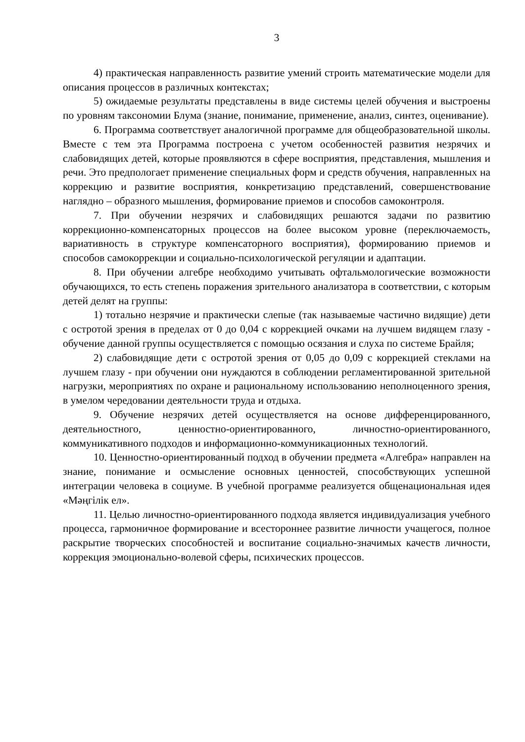3
4) практическая направленность развитие умений строить математические модели для описания процессов в различных контекстах;
5) ожидаемые результаты представлены в виде системы целей обучения и выстроены по уровням таксономии Блума (знание, понимание, применение, анализ, синтез, оценивание).
6. Программа соответствует аналогичной программе для общеобразовательной школы. Вместе с тем эта Программа построена с учетом особенностей развития незрячих и слабовидящих детей, которые проявляются в сфере восприятия, представления, мышления и речи. Это предпологает применение специальных форм и средств обучения, направленных на коррекцию и развитие восприятия, конкретизацию представлений, совершенствование наглядно – образного мышления, формирование приемов и способов самоконтроля.
7. При обучении незрячих и слабовидящих решаются задачи по развитию коррекционно-компенсаторных процессов на более высоком уровне (переключаемость, вариативность в структуре компенсаторного восприятия), формированию приемов и способов самокоррекции и социально-психологической регуляции и адаптации.
8. При обучении алгебре необходимо учитывать офтальмологические возможности обучающихся, то есть степень поражения зрительного анализатора в соответствии, с которым детей делят на группы:
1) тотально незрячие и практически слепые (так называемые частично видящие) дети с остротой зрения в пределах от 0 до 0,04 с коррекцией очками на лучшем видящем глазу - обучение данной группы осуществляется с помощью осязания и слуха по системе Брайля;
2) слабовидящие дети с остротой зрения от 0,05 до 0,09 с коррекцией стеклами на лучшем глазу - при обучении они нуждаются в соблюдении регламентированной зрительной нагрузки, мероприятиях по охране и рациональному использованию неполноценного зрения, в умелом чередовании деятельности труда и отдыха.
9. Обучение незрячих детей осуществляется на основе дифференцированного, деятельностного, ценностно-ориентированного, личностно-ориентированного, коммуникативного подходов и информационно-коммуникационных технологий.
10. Ценностно-ориентированный подход в обучении предмета «Алгебра» направлен на знание, понимание и осмысление основных ценностей, способствующих успешной интеграции человека в социуме. В учебной программе реализуется общенациональная идея «Мәңгілік ел».
11. Целью личностно-ориентированного подхода является индивидуализация учебного процесса, гармоничное формирование и всестороннее развитие личности учащегося, полное раскрытие творческих способностей и воспитание социально-значимых качеств личности, коррекция эмоционально-волевой сферы, психических процессов.